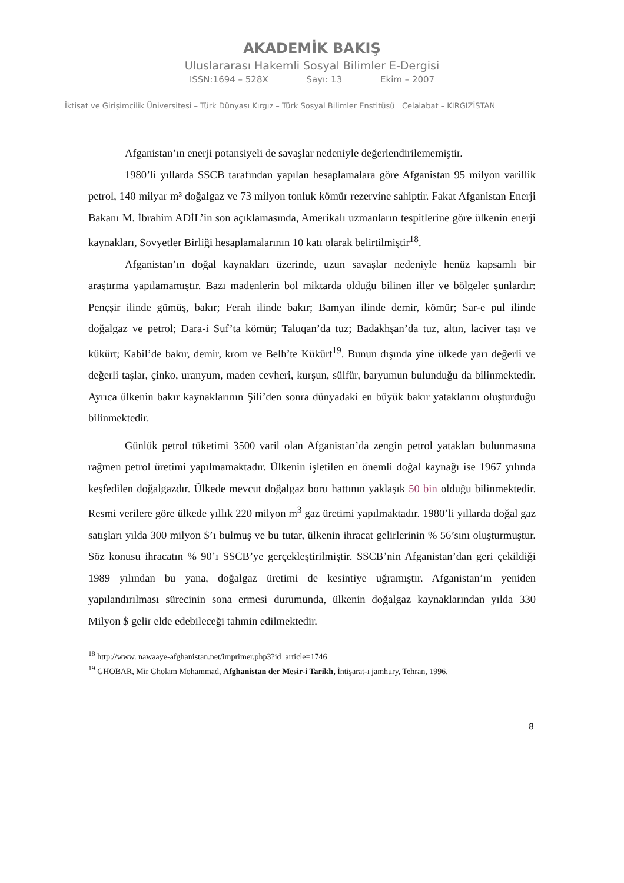AKADEMİK BAKIŞ
Uluslararası Hakemli Sosyal Bilimler E-Dergisi
ISSN:1694 – 528X Sayı: 13 Ekim – 2007
İktisat ve Girişimcilik Üniversitesi – Türk Dünyası Kırgız – Türk Sosyal Bilimler Enstitüsü Celalabat – KIRGIZİSTAN
Afganistan’ın enerji potansiyeli de savaşlar nedeniyle değerlendirilememiştir.
1980’li yıllarda SSCB tarafından yapılan hesaplamalara göre Afganistan 95 milyon varillik petrol, 140 milyar m³ doğalgaz ve 73 milyon tonluk kömür rezervine sahiptir. Fakat Afganistan Enerji Bakanı M. İbrahim ADİL’in son açıklamasında, Amerikalı uzmanların tespitlerine göre ülkenin enerji kaynakları, Sovyetler Birliği hesaplamalarının 10 katı olarak belirtilmiştir<sup>18</sup>.
Afganistan’ın doğal kaynakları üzerinde, uzun savaşlar nedeniyle henüz kapsamlı bir araştırma yapılamamıştır. Bazı madenlerin bol miktarda olduğu bilinen iller ve bölgeler şunlardır: Pençşir ilinde gümüş, bakır; Ferah ilinde bakır; Bamyan ilinde demir, kömür; Sar-e pul ilinde doğalgaz ve petrol; Dara-i Suf’ta kömür; Taluqan’da tuz; Badakhşan’da tuz, altın, laciver taşı ve kükürt; Kabil’de bakır, demir, krom ve Belh’te Kükürt<sup>19</sup>. Bunun dışında yine ülkede yarı değerli ve değerli taşlar, çinko, uranyum, maden cevheri, kurşun, sülfür, baryumun bulunduğu da bilinmektedir. Ayrıca ülkenin bakır kaynaklarının Şili’den sonra dünyadaki en büyük bakır yataklarını oluşturduğu bilinmektedir.
Günlük petrol tüketimi 3500 varil olan Afganistan’da zengin petrol yatakları bulunmasına rağmen petrol üretimi yapılmamaktadır. Ülkenin işletilen en önemli doğal kaynağı ise 1967 yılında keşfedilen doğalgazdır. Ülkede mevcut doğalgaz boru hattının yaklaşık 50 bin olduğu bilinmektedir. Resmi verilere göre ülkede yıllık 220 milyon m<sup>3</sup> gaz üretimi yapılmaktadır. 1980’li yıllarda doğal gaz satışları yılda 300 milyon $’ı bulmuş ve bu tutar, ülkenin ihracat gelirlerinin % 56’sını oluşturmuştur. Söz konusu ihracatın % 90’ı SSCB’ye gerçekleştirilmiştir. SSCB’nin Afganistan’dan geri çekildiği 1989 yılından bu yana, doğalgaz üretimi de kesintiye uğramıştır. Afganistan’ın yeniden yapılandırılması sürecinin sona ermesi durumunda, ülkenin doğalgaz kaynaklarından yılda 330 Milyon $ gelir elde edebileceği tahmin edilmektedir.
<sup>18</sup> http://www. nawaaye-afghanistan.net/imprimer.php3?id_article=1746
<sup>19</sup> GHOBAR, Mir Gholam Mohammad, Afghanistan der Mesir-i Tarikh, İntişarat-ı jamhury, Tehran, 1996.
8